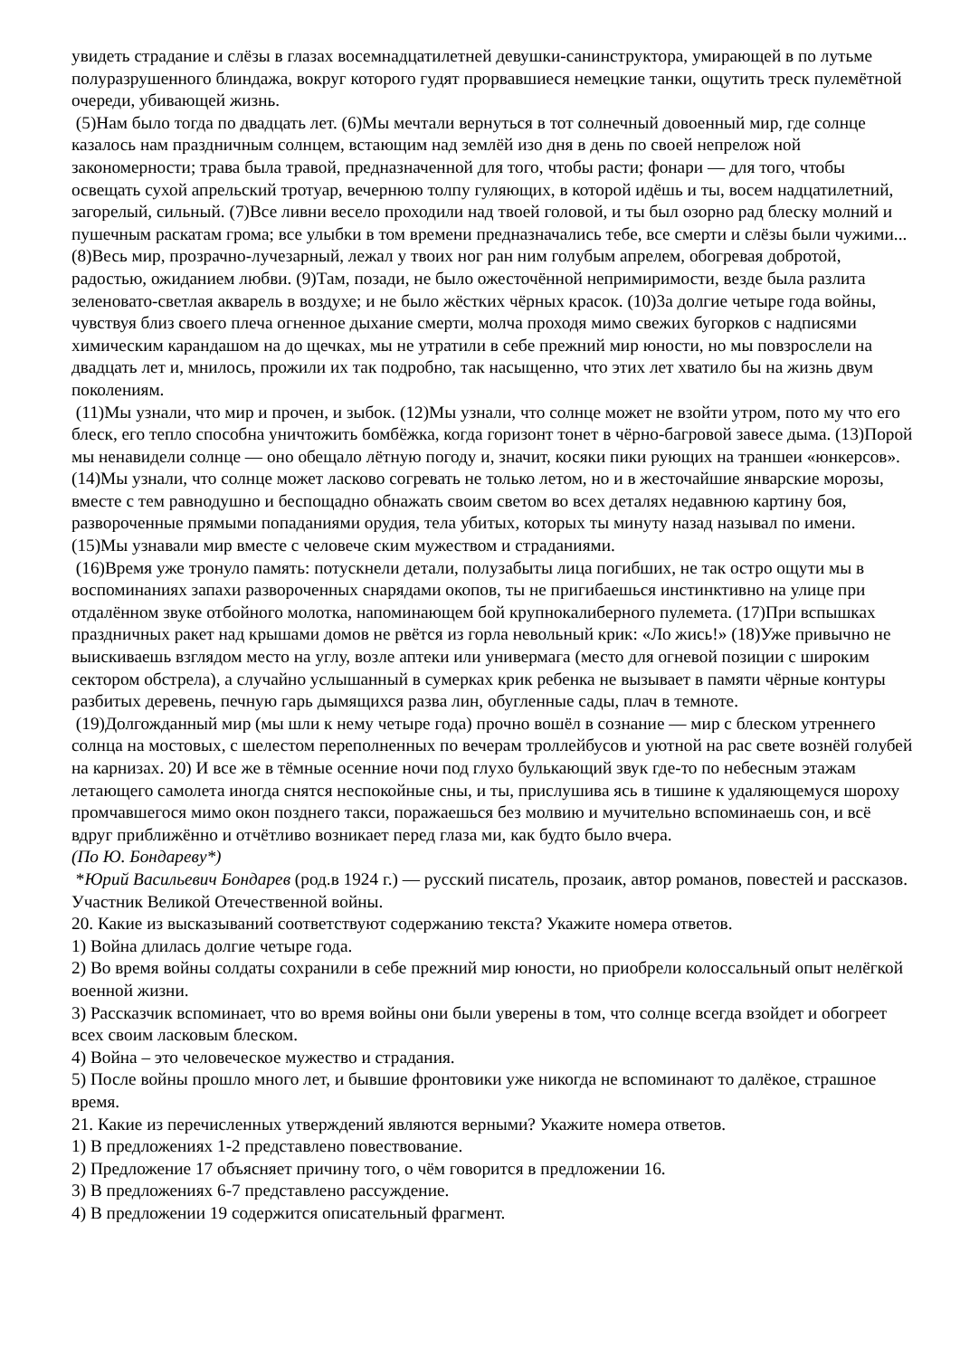увидеть страдание и слёзы в глазах восемнадцатилетней девушки-санинструктора, умирающей в по лутьме полуразрушенного блиндажа, вокруг которого гудят прорвавшиеся немецкие танки, ощутить треск пулемётной очереди, убивающей жизнь.
(5)Нам было тогда по двадцать лет. (6)Мы мечтали вернуться в тот солнечный довоенный мир, где солнце казалось нам праздничным солнцем, встающим над землёй изо дня в день по своей непрелож ной закономерности; трава была травой, предназначенной для того, чтобы расти; фонари — для того, чтобы освещать сухой апрельский тротуар, вечернюю толпу гуляющих, в которой идёшь и ты, восем надцатилетний, загорелый, сильный. (7)Все ливни весело проходили над твоей головой, и ты был озорно рад блеску молний и пушечным раскатам грома; все улыбки в том времени предназначались тебе, все смерти и слёзы были чужими... (8)Весь мир, прозрачно-лучезарный, лежал у твоих ног ран ним голубым апрелем, обогревая добротой, радостью, ожиданием любви. (9)Там, позади, не было ожесточённой непримиримости, везде была разлита зеленовато-светлая акварель в воздухе; и не было жёстких чёрных красок. (10)3а долгие четыре года войны, чувствуя близ своего плеча огненное дыхание смерти, молча проходя мимо свежих бугорков с надписями химическим карандашом на до щечках, мы не утратили в себе прежний мир юности, но мы повзрослели на двадцать лет и, мнилось, прожили их так подробно, так насыщенно, что этих лет хватило бы на жизнь двум поколениям.
(11)Мы узнали, что мир и прочен, и зыбок. (12)Мы узнали, что солнце может не взойти утром, пото му что его блеск, его тепло способна уничтожить бомбёжка, когда горизонт тонет в чёрно-багровой завесе дыма. (13)Порой мы ненавидели солнце — оно обещало лётную погоду и, значит, косяки пики рующих на траншеи «юнкерсов». (14)Мы узнали, что солнце может ласково согревать не только летом, но и в жесточайшие январские морозы, вместе с тем равнодушно и беспощадно обнажать своим светом во всех деталях недавнюю картину боя, развороченные прямыми попаданиями орудия, тела убитых, которых ты минуту назад называл по имени. (15)Мы узнавали мир вместе с человече ским мужеством и страданиями.
(16)Время уже тронуло память: потускнели детали, полузабыты лица погибших, не так остро ощути мы в воспоминаниях запахи развороченных снарядами окопов, ты не пригибаешься инстинктивно на улице при отдалённом звуке отбойного молотка, напоминающем бой крупнокалиберного пулемета. (17)При вспышках праздничных ракет над крышами домов не рвётся из горла невольный крик: «Ло жись!» (18)Уже привычно не выискиваешь взглядом место на углу, возле аптеки или универмага (место для огневой позиции с широким сектором обстрела), а случайно услышанный в сумерках крик ребенка не вызывает в памяти чёрные контуры разбитых деревень, печную гарь дымящихся разва лин, обугленные сады, плач в темноте.
(19)Долгожданный мир (мы шли к нему четыре года) прочно вошёл в сознание — мир с блеском утреннего солнца на мостовых, с шелестом переполненных по вечерам троллейбусов и уютной на рас свете вознёй голубей на карнизах. 20) И все же в тёмные осенние ночи под глухо булькающий звук где-то по небесным этажам летающего самолета иногда снятся неспокойные сны, и ты, прислушива ясь в тишине к удаляющемуся шороху промчавшегося мимо окон позднего такси, поражаешься без молвию и мучительно вспоминаешь сон, и всё вдруг приближённо и отчётливо возникает перед глаза ми, как будто было вчера.
(По Ю. Бондареву*)
*Юрий Васильевич Бондарев (род.в 1924 г.) — русский писатель, прозаик, автор романов, повестей и рассказов. Участник Великой Отечественной войны.
20. Какие из высказываний соответствуют содержанию текста? Укажите номера ответов.
1) Война длилась долгие четыре года.
2) Во время войны солдаты сохранили в себе прежний мир юности, но приобрели колоссальный опыт нелёгкой военной жизни.
3) Рассказчик вспоминает, что во время войны они были уверены в том, что солнце всегда взойдет и обогреет всех своим ласковым блеском.
4) Война – это человеческое мужество и страдания.
5) После войны прошло много лет, и бывшие фронтовики уже никогда не вспоминают то далёкое, страшное время.
21. Какие из перечисленных утверждений являются верными? Укажите номера ответов.
1) В предложениях 1-2 представлено повествование.
2) Предложение 17 объясняет причину того, о чём говорится в предложении 16.
3) В предложениях 6-7 представлено рассуждение.
4) В предложении 19 содержится описательный фрагмент.